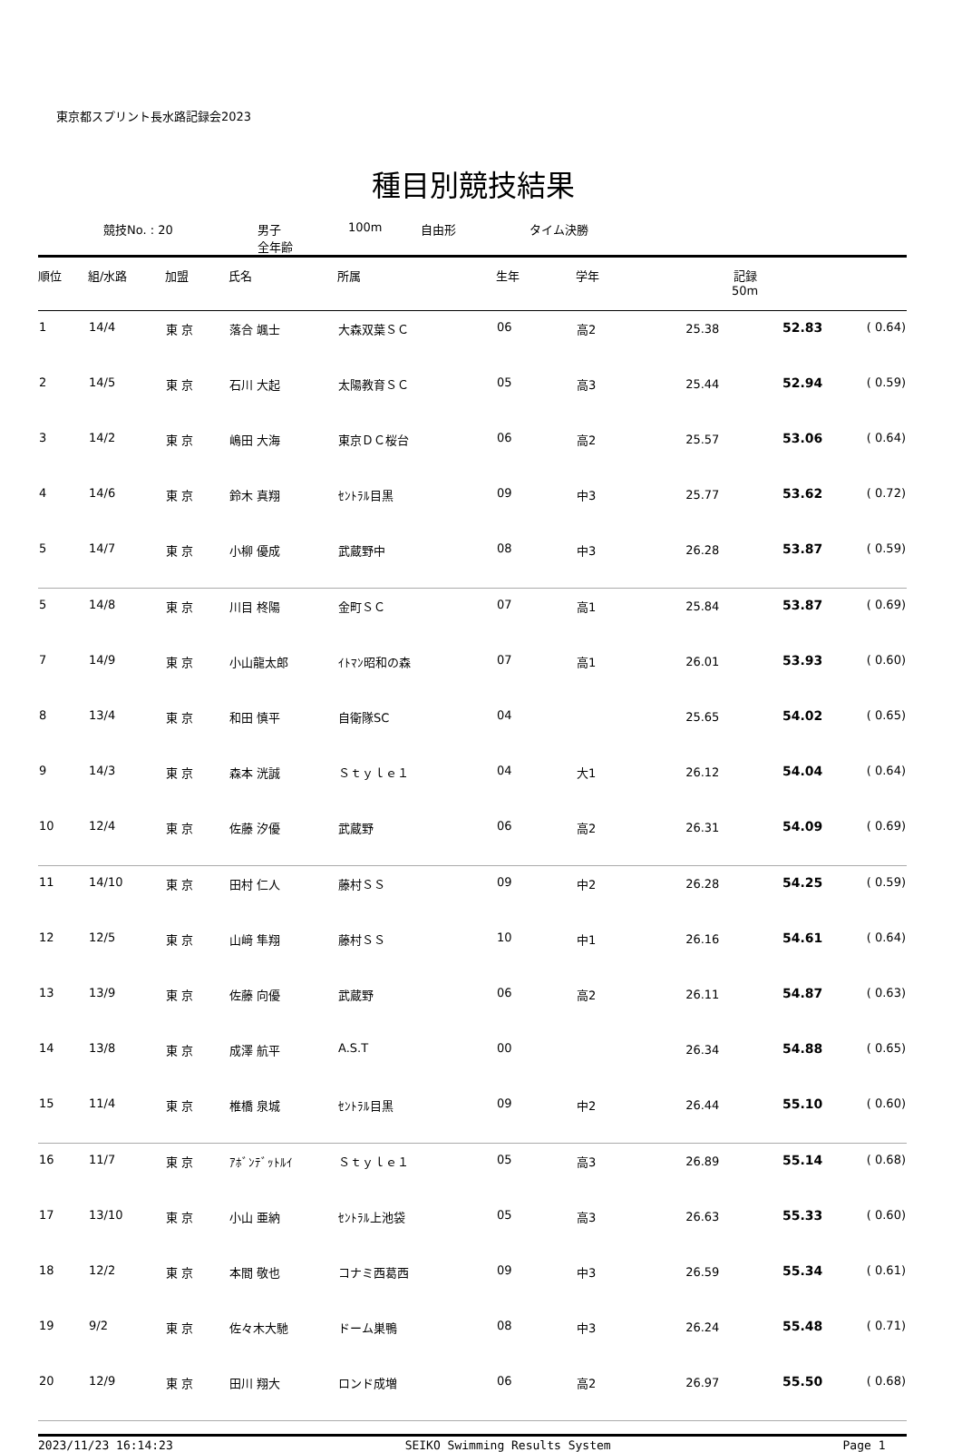東京都スプリント長水路記録会2023
種目別競技結果
競技No. : 20 男子
全年齢
100m 自由形 タイム決勝
| 順位 | 組/水路 | 加盟 | 氏名 | 所属 | 生年 | 学年 | 記録 50m | | |
| --- | --- | --- | --- | --- | --- | --- | --- | --- | --- |
| 1 | 14/4 | 東 京 | 落合 颯士 | 大森双葉ＳＣ | 06 | 高2 | 25.38 | 52.83 | ( 0.64) |
| 2 | 14/5 | 東 京 | 石川 大起 | 太陽教育ＳＣ | 05 | 高3 | 25.44 | 52.94 | ( 0.59) |
| 3 | 14/2 | 東 京 | 嶋田 大海 | 東京ＤＣ桜台 | 06 | 高2 | 25.57 | 53.06 | ( 0.64) |
| 4 | 14/6 | 東 京 | 鈴木 真翔 | ｾﾝﾄﾗﾙ目黒 | 09 | 中3 | 25.77 | 53.62 | ( 0.72) |
| 5 | 14/7 | 東 京 | 小柳 優成 | 武蔵野中 | 08 | 中3 | 26.28 | 53.87 | ( 0.59) |
| 5 | 14/8 | 東 京 | 川目 柊陽 | 金町ＳＣ | 07 | 高1 | 25.84 | 53.87 | ( 0.69) |
| 7 | 14/9 | 東 京 | 小山龍太郎 | ｲﾄﾏﾝ昭和の森 | 07 | 高1 | 26.01 | 53.93 | ( 0.60) |
| 8 | 13/4 | 東 京 | 和田 慎平 | 自衛隊SC | 04 | | 25.65 | 54.02 | ( 0.65) |
| 9 | 14/3 | 東 京 | 森本 洸誠 | Ｓｔｙｌｅ１ | 04 | 大1 | 26.12 | 54.04 | ( 0.64) |
| 10 | 12/4 | 東 京 | 佐藤 汐優 | 武蔵野 | 06 | 高2 | 26.31 | 54.09 | ( 0.69) |
| 11 | 14/10 | 東 京 | 田村 仁人 | 藤村ＳＳ | 09 | 中2 | 26.28 | 54.25 | ( 0.59) |
| 12 | 12/5 | 東 京 | 山﨑 隼翔 | 藤村ＳＳ | 10 | 中1 | 26.16 | 54.61 | ( 0.64) |
| 13 | 13/9 | 東 京 | 佐藤 向優 | 武蔵野 | 06 | 高2 | 26.11 | 54.87 | ( 0.63) |
| 14 | 13/8 | 東 京 | 成澤 航平 | A.S.T | 00 | | 26.34 | 54.88 | ( 0.65) |
| 15 | 11/4 | 東 京 | 椎橋 泉城 | ｾﾝﾄﾗﾙ目黒 | 09 | 中2 | 26.44 | 55.10 | ( 0.60) |
| 16 | 11/7 | 東 京 | ｱﾎﾞﾝﾃﾞｯﾄﾙｲ | Ｓｔｙｌｅ１ | 05 | 高3 | 26.89 | 55.14 | ( 0.68) |
| 17 | 13/10 | 東 京 | 小山 亜納 | ｾﾝﾄﾗﾙ上池袋 | 05 | 高3 | 26.63 | 55.33 | ( 0.60) |
| 18 | 12/2 | 東 京 | 本間 敬也 | コナミ西葛西 | 09 | 中3 | 26.59 | 55.34 | ( 0.61) |
| 19 | 9/2 | 東 京 | 佐々木大馳 | ドーム巣鴨 | 08 | 中3 | 26.24 | 55.48 | ( 0.71) |
| 20 | 12/9 | 東 京 | 田川 翔大 | ロンド成増 | 06 | 高2 | 26.97 | 55.50 | ( 0.68) |
2023/11/23 16:14:23 SEIKO Swimming Results System Page 1